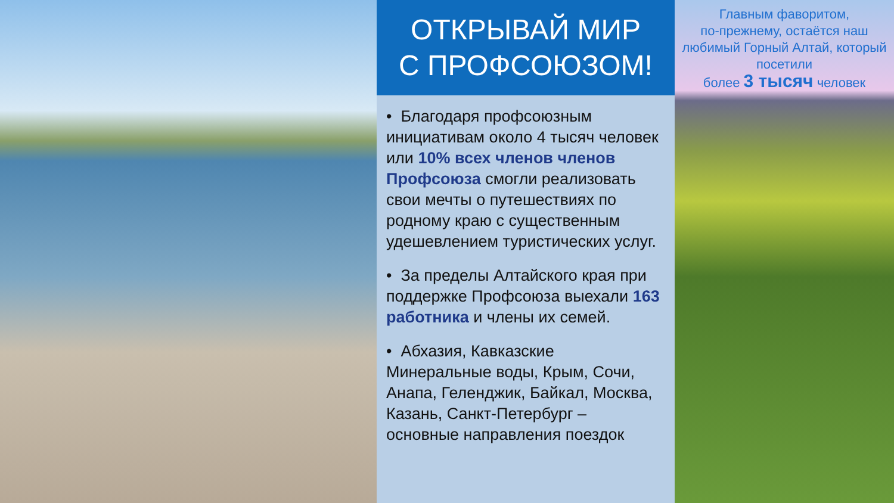ОТКРЫВАЙ МИР
С ПРОФСОЮЗОМ!
• Благодаря профсоюзным инициативам около 4 тысяч человек или 10% всех членов членов Профсоюза смогли реализовать свои мечты о путешествиях по родному краю с существенным удешевлением туристических услуг.
• За пределы Алтайского края при поддержке Профсоюза выехали 163 работника и члены их семей.
• Абхазия, Кавказские Минеральные воды, Крым, Сочи, Анапа, Геленджик, Байкал, Москва, Казань, Санкт-Петербург – основные направления поездок
Главным фаворитом,
по-прежнему, остаётся наш любимый Горный Алтай, который посетили
более 3 тысяч человек